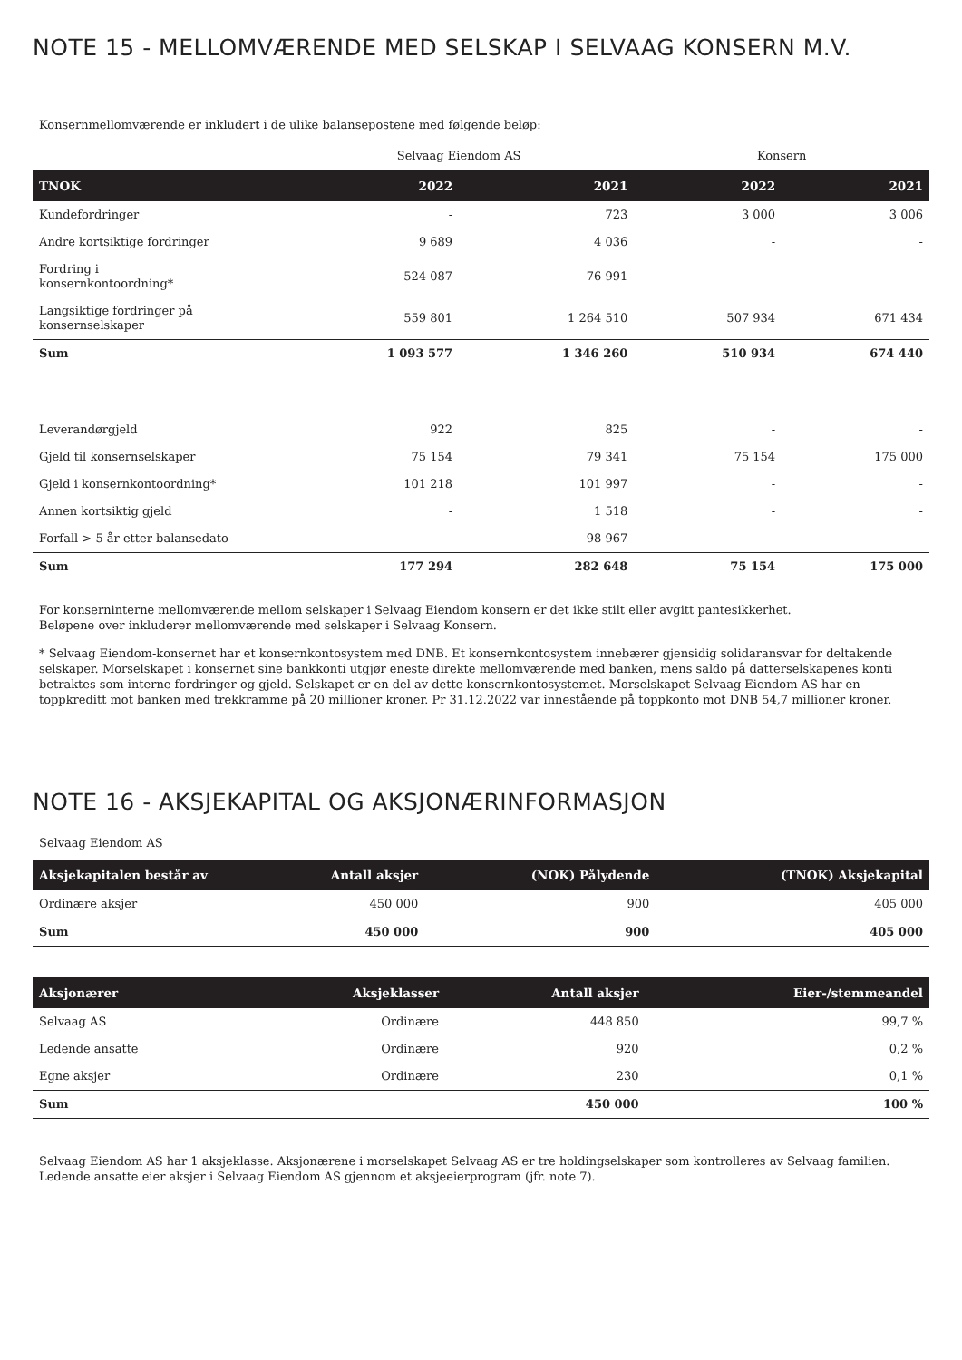NOTE 15 - MELLOMVÆRENDE MED SELSKAP I SELVAAG KONSERN M.V.
Konsernmellomværende er inkludert i de ulike balansepostene med følgende beløp:
| | Selvaag Eiendom AS | | Konsern | |
| TNOK | 2022 | 2021 | 2022 | 2021 |
| Kundefordringer | - | 723 | 3 000 | 3 006 |
| Andre kortsiktige fordringer | 9 689 | 4 036 | - | - |
| Fordring i konsernkontoordning* | 524 087 | 76 991 | - | - |
| Langsiktige fordringer på konsernselskaper | 559 801 | 1 264 510 | 507 934 | 671 434 |
| Sum | 1 093 577 | 1 346 260 | 510 934 | 674 440 |
| Leverandørgjeld | 922 | 825 | - | - |
| Gjeld til konsernselskaper | 75 154 | 79 341 | 75 154 | 175 000 |
| Gjeld i konsernkontoordning* | 101 218 | 101 997 | - | - |
| Annen kortsiktig gjeld | - | 1 518 | - | - |
| Forfall > 5 år etter balansedato | - | 98 967 | - | - |
| Sum | 177 294 | 282 648 | 75 154 | 175 000 |
For konserninterne mellomværende mellom selskaper i Selvaag Eiendom konsern er det ikke stilt eller avgitt pantesikkerhet.
Beløpene over inkluderer mellomværende med selskaper i Selvaag Konsern.
* Selvaag Eiendom-konsernet har et konsernkontosystem med DNB. Et konsernkontosystem innebærer gjensidig solidaransvar for deltakende selskaper. Morselskapet i konsernet sine bankkonti utgjør eneste direkte mellomværende med banken, mens saldo på datterselskapenes konti betraktes som interne fordringer og gjeld. Selskapet er en del av dette konsernkontosystemet. Morselskapet Selvaag Eiendom AS har en toppkreditt mot banken med trekkramme på 20 millioner kroner. Pr 31.12.2022 var innestående på toppkonto mot DNB 54,7 millioner kroner.
NOTE 16 - AKSJEKAPITAL OG AKSJONÆRINFORMASJON
Selvaag Eiendom AS
| Aksjekapitalen består av | Antall aksjer | (NOK) Pålydende | (TNOK) Aksjekapital |
| --- | --- | --- | --- |
| Ordinære aksjer | 450 000 | 900 | 405 000 |
| Sum | 450 000 | 900 | 405 000 |
| Aksjonærer | Aksjeklasser | Antall aksjer | Eier-/stemmeandel |
| --- | --- | --- | --- |
| Selvaag AS | Ordinære | 448 850 | 99,7 % |
| Ledende ansatte | Ordinære | 920 | 0,2 % |
| Egne aksjer | Ordinære | 230 | 0,1 % |
| Sum | | 450 000 | 100 % |
Selvaag Eiendom AS har 1 aksjeklasse. Aksjonærene i morselskapet Selvaag AS er tre holdingselskaper som kontrolleres av Selvaag familien.
Ledende ansatte eier aksjer i Selvaag Eiendom AS gjennom et aksjeeierprogram (jfr. note 7).